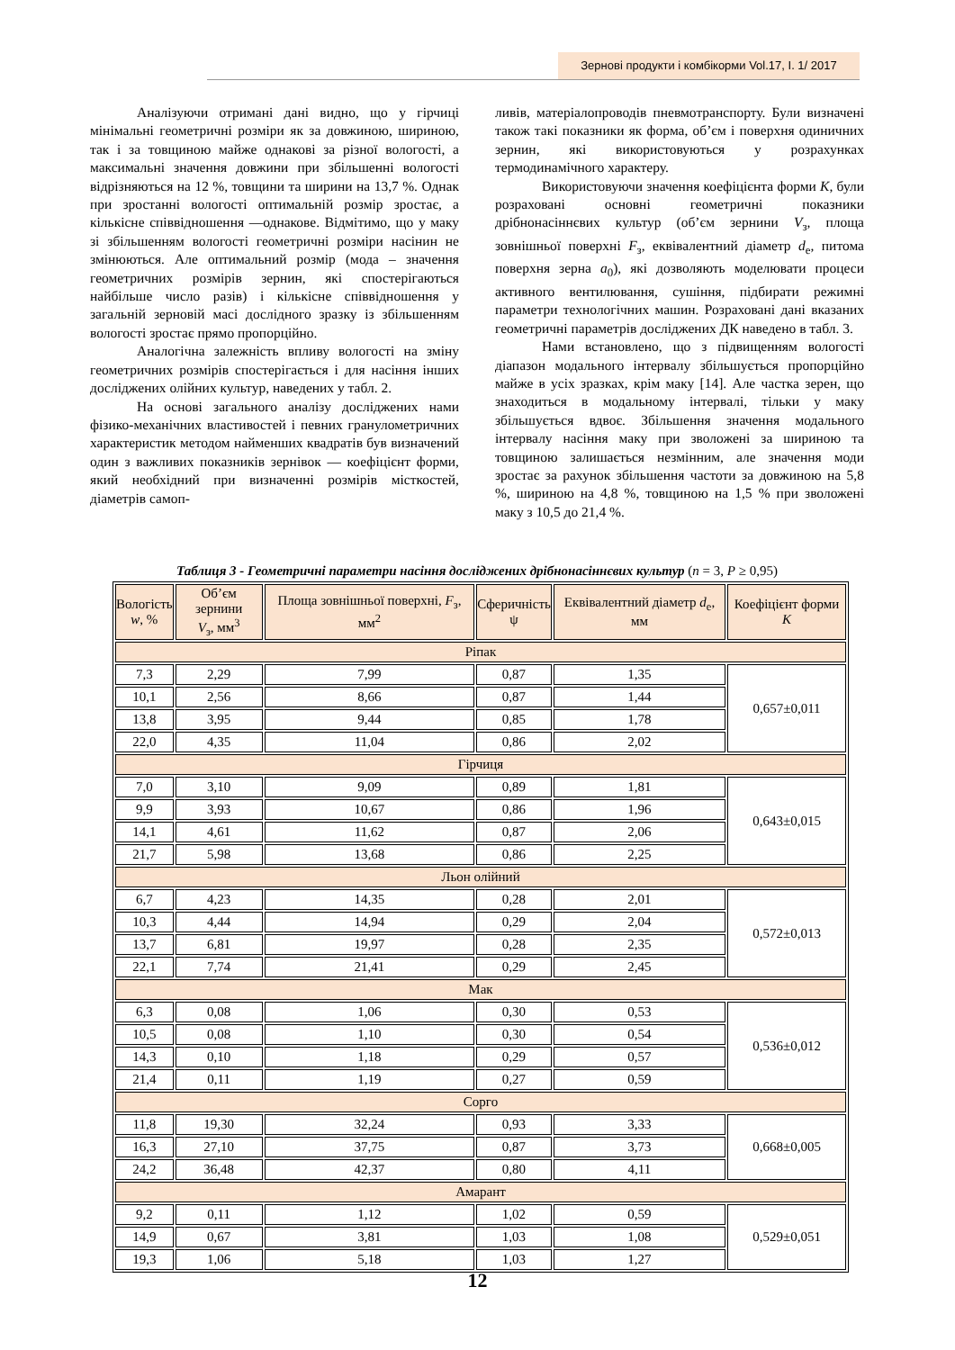Зернові продукти і комбікорми Vol.17, I. 1/ 2017
Аналізуючи отримані дані видно, що у гірчиці мінімальні геометричні розміри як за довжиною, шириною, так і за товщиною майже однакові за різної вологості, а максимальні значення довжини при збільшенні вологості відрізняються на 12 %, товщини та ширини на 13,7 %. Однак при зростанні вологості оптимальній розмір зростає, а кількісне співвідношення —однакове. Відмітимо, що у маку зі збільшенням вологості геометричні розміри насінин не змінюються. Але оптимальний розмір (мода – значення геометричних розмірів зернин, які спостерігаються найбільше число разів) і кількісне співвідношення у загальній зерновій масі дослідного зразку із збільшенням вологості зростає прямо пропорційно.
Аналогічна залежність впливу вологості на зміну геометричних розмірів спостерігається і для насіння інших досліджених олійних культур, наведених у табл. 2.
На основі загального аналізу досліджених нами фізико-механічних властивостей і певних гранулометричних характеристик методом найменших квадратів був визначений один з важливих показників зернівок — коефіцієнт форми, який необхідний при визначенні розмірів місткостей, діаметрів самоп-
ливів, матеріалопроводів пневмотранспорту. Були визначені також такі показники як форма, об’єм і поверхня одиничних зернин, які використовуються у розрахунках термодинамічного характеру.
Використовуючи значення коефіцієнта форми K, були розраховані основні геометричні показники дрібнонасіннєвих культур (об’єм зернини V<sub>з</sub>, площа зовнішньої поверхні F<sub>з</sub>, еквівалентний діаметр d<sub>е</sub>, питома поверхня зерна a<sub>0</sub>), які дозволяють моделювати процеси активного вентилювання, сушіння, підбирати режимні параметри технологічних машин. Розраховані дані вказаних геометричні параметрів досліджених ДК наведено в табл. 3.
Нами встановлено, що з підвищенням вологості діапазон модального інтервалу збільшується пропорційно майже в усіх зразках, крім маку [14]. Але частка зерен, що знаходиться в модальному інтервалі, тільки у маку збільшується вдвоє. Збільшення значення модального інтервалу насіння маку при зволожені за шириною та товщиною залишається незмінним, але значення моди зростає за рахунок збільшення частоти за довжиною на 5,8 %, шириною на 4,8 %, товщиною на 1,5 % при зволожені маку з 10,5 до 21,4 %.
Таблиця 3 - Геометричні параметри насіння досліджених дрібнонасіннєвих культур (n = 3, P ≥ 0,95)
| Вологість w , % | Об’єм зернини V<sub>з</sub>, мм<sup>3</sup> | Площа зовнішньої поверхні, F<sub>з</sub>, мм<sup>2</sup> | Сферичність ψ | Еквівалентний діаметр d<sub>е</sub>, мм | Коефіцієнт форми K |
| --- | --- | --- | --- | --- | --- |
| Ріпак | | | | | |
| 7,3 | 2,29 | 7,99 | 0,87 | 1,35 | 0,657±0,011 |
| 10,1 | 2,56 | 8,66 | 0,87 | 1,44 | |
| 13,8 | 3,95 | 9,44 | 0,85 | 1,78 | |
| 22,0 | 4,35 | 11,04 | 0,86 | 2,02 | |
| Гірчиця | | | | | |
| 7,0 | 3,10 | 9,09 | 0,89 | 1,81 | 0,643±0,015 |
| 9,9 | 3,93 | 10,67 | 0,86 | 1,96 | |
| 14,1 | 4,61 | 11,62 | 0,87 | 2,06 | |
| 21,7 | 5,98 | 13,68 | 0,86 | 2,25 | |
| Льон олійний | | | | | |
| 6,7 | 4,23 | 14,35 | 0,28 | 2,01 | 0,572±0,013 |
| 10,3 | 4,44 | 14,94 | 0,29 | 2,04 | |
| 13,7 | 6,81 | 19,97 | 0,28 | 2,35 | |
| 22,1 | 7,74 | 21,41 | 0,29 | 2,45 | |
| Мак | | | | | |
| 6,3 | 0,08 | 1,06 | 0,30 | 0,53 | 0,536±0,012 |
| 10,5 | 0,08 | 1,10 | 0,30 | 0,54 | |
| 14,3 | 0,10 | 1,18 | 0,29 | 0,57 | |
| 21,4 | 0,11 | 1,19 | 0,27 | 0,59 | |
| Сорго | | | | | |
| 11,8 | 19,30 | 32,24 | 0,93 | 3,33 | 0,668±0,005 |
| 16,3 | 27,10 | 37,75 | 0,87 | 3,73 | |
| 24,2 | 36,48 | 42,37 | 0,80 | 4,11 | |
| Амарант | | | | | |
| 9,2 | 0,11 | 1,12 | 1,02 | 0,59 | 0,529±0,051 |
| 14,9 | 0,67 | 3,81 | 1,03 | 1,08 | |
| 19,3 | 1,06 | 5,18 | 1,03 | 1,27 | |
12